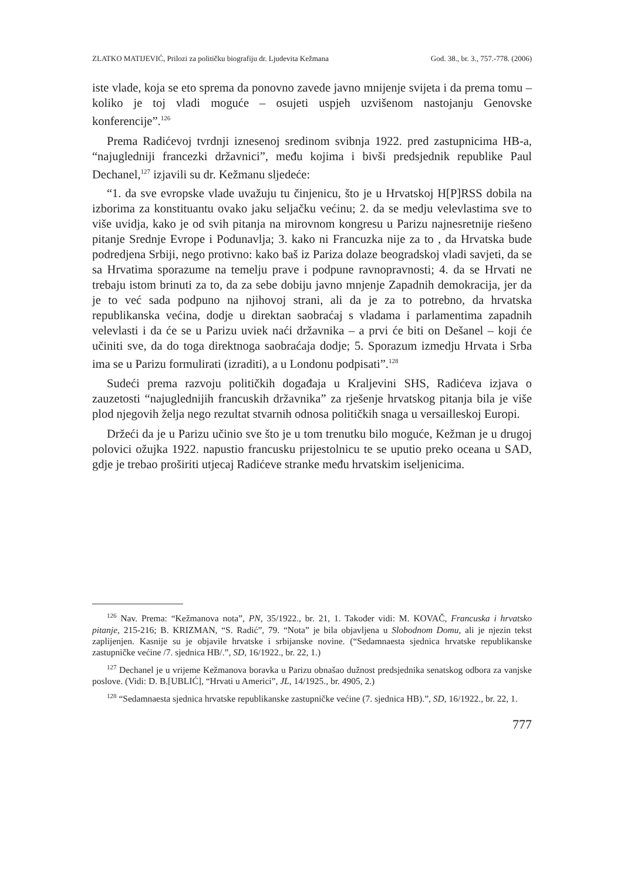ZLATKO MATIJEVIĆ, Prilozi za političku biografiju dr. Ljudevita Kežmana God. 38., br. 3., 757.-778. (2006)
iste vlade, koja se eto sprema da ponovno zavede javno mnijenje svijeta i da prema tomu – koliko je toj vladi moguće – osujeti uspjeh uzvišenom nastojanju Genovske konferencije”.<sup>126</sup>
Prema Radićevoj tvrdnji iznesenoj sredinom svibnja 1922. pred zastupnicima HB-a, “najugledniji francezki državnici”, među kojima i bivši predsjednik republike Paul Dechanel,<sup>127</sup> izjavili su dr. Kežmanu sljedeće:
“1. da sve evropske vlade uvažuju tu činjenicu, što je u Hrvatskoj H[P]RSS dobila na izborima za konstituantu ovako jaku seljačku većinu; 2. da se medju velevlastima sve to više uvidja, kako je od svih pitanja na mirovnom kongresu u Parizu najnesretnije riešeno pitanje Srednje Evrope i Podunavlja; 3. kako ni Francuzka nije za to , da Hrvatska bude podredjena Srbiji, nego protivno: kako baš iz Pariza dolaze beogradskoj vladi savjeti, da se sa Hrvatima sporazume na temelju prave i podpune ravnopravnosti; 4. da se Hrvati ne trebaju istom brinuti za to, da za sebe dobiju javno mnjenje Zapadnih demokracija, jer da je to već sada podpuno na njihovoj strani, ali da je za to potrebno, da hrvatska republikanska većina, dodje u direktan saobraćaj s vladama i parlamentima zapadnih velevlasti i da će se u Parizu uviek naći državnika – a prvi će biti on Dešanel – koji će učiniti sve, da do toga direktnoga saobraćaja dodje; 5. Sporazum izmedju Hrvata i Srba ima se u Parizu formulirati (izraditi), a u Londonu podpisati”.<sup>128</sup>
Sudeći prema razvoju političkih događaja u Kraljevini SHS, Radićeva izjava o zauzetosti “najuglednijih francuskih državnika” za rješenje hrvatskog pitanja bila je više plod njegovih želja nego rezultat stvarnih odnosa političkih snaga u versailleskoj Europi.
Držeći da je u Parizu učinio sve što je u tom trenutku bilo moguće, Kežman je u drugoj polovici ožujka 1922. napustio francusku prijestolnicu te se uputio preko oceana u SAD, gdje je trebao proširiti utjecaj Radićeve stranke među hrvatskim iseljenicima.
<sup>126</sup> Nav. Prema: “Kežmanova nota”, PN, 35/1922., br. 21, 1. Također vidi: M. KOVAČ, Francuska i hrvatsko pitanje, 215-216; B. KRIZMAN, “S. Radić”, 79. “Nota” je bila objavljena u Slobodnom Domu, ali je njezin tekst zaplijenjen. Kasnije su je objavile hrvatske i srbijanske novine. (“Sedamnaesta sjednica hrvatske republikanske zastupničke većine /7. sjednica HB/.”, SD, 16/1922., br. 22, 1.)
<sup>127</sup> Dechanel je u vrijeme Kežmanova boravka u Parizu obnašao dužnost predsjednika senatskog odbora za vanjske poslove. (Vidi: D. B.[UBLIĆ], “Hrvati u Americi”, JL, 14/1925., br. 4905, 2.)
<sup>128</sup> “Sedamnaesta sjednica hrvatske republikanske zastupničke većine (7. sjednica HB).”, SD, 16/1922., br. 22, 1.
777